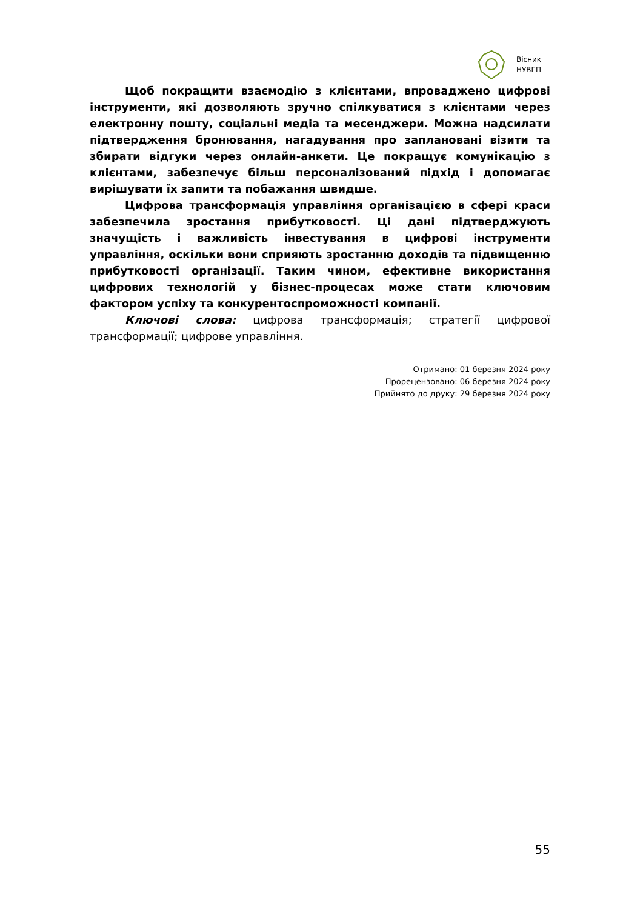Вісник
НУВГП
Щоб покращити взаємодію з клієнтами, впроваджено цифрові інструменти, які дозволяють зручно спілкуватися з клієнтами через електронну пошту, соціальні медіа та месенджери. Можна надсилати підтвердження бронювання, нагадування про заплановані візити та збирати відгуки через онлайн-анкети. Це покращує комунікацію з клієнтами, забезпечує більш персоналізований підхід і допомагає вирішувати їх запити та побажання швидше.
Цифрова трансформація управління організацією в сфері краси забезпечила зростання прибутковості. Ці дані підтверджують значущість і важливість інвестування в цифрові інструменти управління, оскільки вони сприяють зростанню доходів та підвищенню прибутковості організації. Таким чином, ефективне використання цифрових технологій у бізнес-процесах може стати ключовим фактором успіху та конкурентоспроможності компанії.
Ключові слова: цифрова трансформація; стратегії цифрової трансформації; цифрове управління.
Отримано: 01 березня 2024 року
Прорецензовано: 06 березня 2024 року
Прийнято до друку: 29 березня 2024 року
55